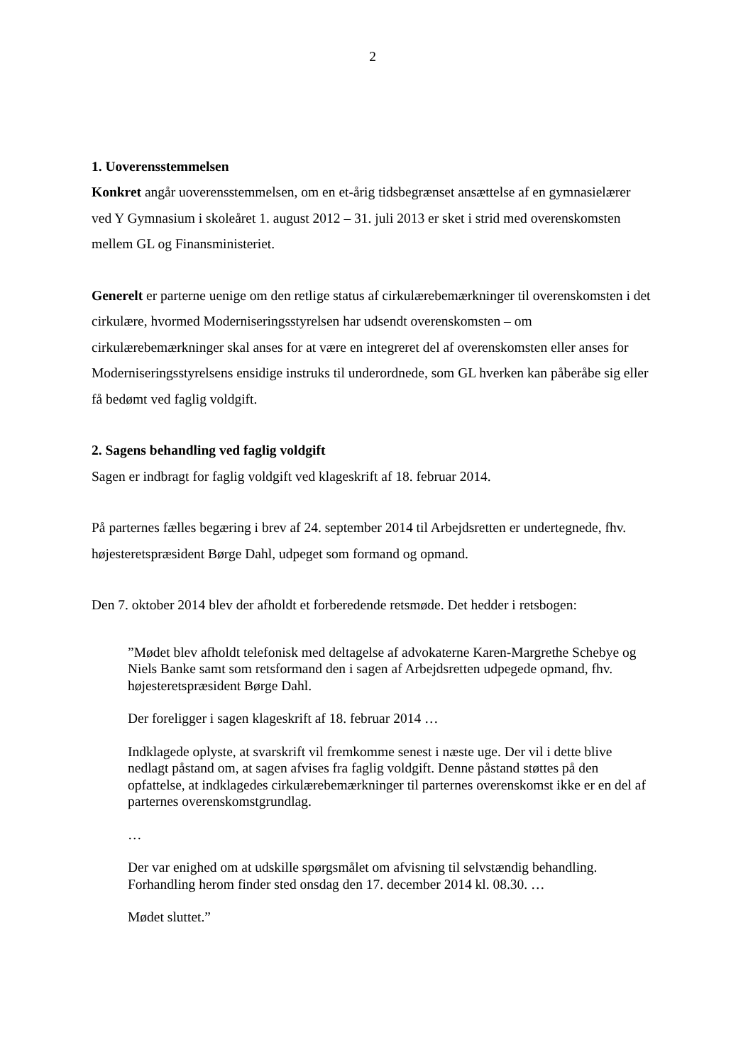2
1. Uoverensstemmelsen
Konkret angår uoverensstemmelsen, om en et-årig tidsbegrænset ansættelse af en gymna­sielærer ved Y Gymnasium i skoleåret 1. august 2012 – 31. juli 2013 er sket i strid med overenskomsten mellem GL og Finansministeriet.
Generelt er parterne uenige om den retlige status af cirkulærebemærkninger til overens­komsten i det cirkulære, hvormed Moderniseringsstyrelsen har udsendt overenskomsten – om cirkulærebemærkninger skal anses for at være en integreret del af overenskomsten eller anses for Moderniseringsstyrelsens ensidige instruks til underordnede, som GL hverken kan påberåbe sig eller få bedømt ved faglig voldgift.
2. Sagens behandling ved faglig voldgift
Sagen er indbragt for faglig voldgift ved klageskrift af 18. februar 2014.
På parternes fælles begæring i brev af 24. september 2014 til Arbejdsretten er undertegnede, fhv. højesteretspræsident Børge Dahl, udpeget som formand og opmand.
Den 7. oktober 2014 blev der afholdt et forberedende retsmøde. Det hedder i retsbogen:
”Mødet blev afholdt telefonisk med deltagelse af advokaterne Karen-Margrethe Sche­bye og Niels Banke samt som retsformand den i sagen af Arbejdsretten udpegede op­mand, fhv. højesteretspræsident Børge Dahl.
Der foreligger i sagen klageskrift af 18. februar 2014 …
Indklagede oplyste, at svarskrift vil fremkomme senest i næste uge. Der vil i dette bli­ve nedlagt påstand om, at sagen afvises fra faglig voldgift. Denne påstand støttes på den opfattelse, at indklagedes cirkulærebemærkninger til parternes overenskomst ikke er en del af parternes overenskomstgrundlag.
…
Der var enighed om at udskille spørgsmålet om afvisning til selvstændig behandling. Forhandling herom finder sted onsdag den 17. december 2014 kl. 08.30. …
Mødet sluttet.”